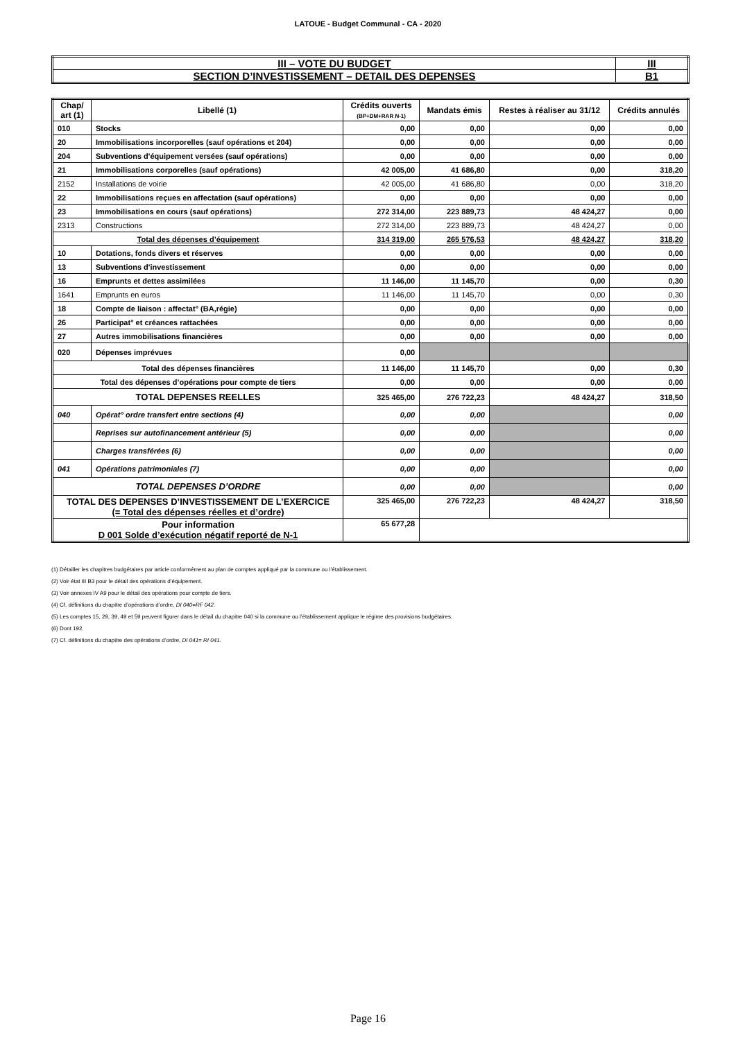LATOUE - Budget Communal - CA - 2020
| III – VOTE DU BUDGET | III |
| SECTION D’INVESTISSEMENT – DETAIL DES DEPENSES | B1 |
| Chap/ art (1) | Libellé (1) | Crédits ouverts (BP+DM+RAR N-1) | Mandats émis | Restes à réaliser au 31/12 | Crédits annulés |
| --- | --- | --- | --- | --- | --- |
| 010 | Stocks | 0,00 | 0,00 | 0,00 | 0,00 |
| 20 | Immobilisations incorporelles (sauf opérations et 204) | 0,00 | 0,00 | 0,00 | 0,00 |
| 204 | Subventions d'équipement versées (sauf opérations) | 0,00 | 0,00 | 0,00 | 0,00 |
| 21 | Immobilisations corporelles (sauf opérations) | 42 005,00 | 41 686,80 | 0,00 | 318,20 |
| 2152 | Installations de voirie | 42 005,00 | 41 686,80 | 0,00 | 318,20 |
| 22 | Immobilisations reçues en affectation (sauf opérations) | 0,00 | 0,00 | 0,00 | 0,00 |
| 23 | Immobilisations en cours (sauf opérations) | 272 314,00 | 223 889,73 | 48 424,27 | 0,00 |
| 2313 | Constructions | 272 314,00 | 223 889,73 | 48 424,27 | 0,00 |
| Total des dépenses d’équipement | | 314 319,00 | 265 576,53 | 48 424,27 | 318,20 |
| 10 | Dotations, fonds divers et réserves | 0,00 | 0,00 | 0,00 | 0,00 |
| 13 | Subventions d'investissement | 0,00 | 0,00 | 0,00 | 0,00 |
| 16 | Emprunts et dettes assimilées | 11 146,00 | 11 145,70 | 0,00 | 0,30 |
| 1641 | Emprunts en euros | 11 146,00 | 11 145,70 | 0,00 | 0,30 |
| 18 | Compte de liaison : affectat° (BA,régie) | 0,00 | 0,00 | 0,00 | 0,00 |
| 26 | Participat° et créances rattachées | 0,00 | 0,00 | 0,00 | 0,00 |
| 27 | Autres immobilisations financières | 0,00 | 0,00 | 0,00 | 0,00 |
| 020 | Dépenses imprévues | 0,00 | | | |
| Total des dépenses financières | | 11 146,00 | 11 145,70 | 0,00 | 0,30 |
| Total des dépenses d’opérations pour compte de tiers | | 0,00 | 0,00 | 0,00 | 0,00 |
| TOTAL DEPENSES REELLES | | 325 465,00 | 276 722,23 | 48 424,27 | 318,50 |
| 040 | Opérat° ordre transfert entre sections (4) | 0,00 | 0,00 | | 0,00 |
| | Reprises sur autofinancement antérieur (5) | 0,00 | 0,00 | | 0,00 |
| | Charges transférées (6) | 0,00 | 0,00 | | 0,00 |
| 041 | Opérations patrimoniales (7) | 0,00 | 0,00 | | 0,00 |
| TOTAL DEPENSES D’ORDRE | | 0,00 | 0,00 | | 0,00 |
| TOTAL DES DEPENSES D’INVESTISSEMENT DE L’EXERCICE (= Total des dépenses réelles et d’ordre) | | 325 465,00 | 276 722,23 | 48 424,27 | 318,50 |
| Pour information D 001 Solde d’exécution négatif reporté de N-1 | | 65 677,28 | | | |
(1) Détailler les chapitres budgétaires par article conformément au plan de comptes appliqué par la commune ou l’établissement.
(2) Voir état III B3 pour le détail des opérations d’équipement.
(3) Voir annexes IV A9 pour le détail des opérations pour compte de tiers.
(4) Cf. définitions du chapitre d’opérations d’ordre, DI 040=RF 042.
(5) Les comptes 15, 29, 39, 49 et 59 peuvent figurer dans le détail du chapitre 040 si la commune ou l’établissement applique le régime des provisions budgétaires.
(6) Dont 192.
(7) Cf. définitions du chapitre des opérations d’ordre, DI 041= RI 041.
Page 16